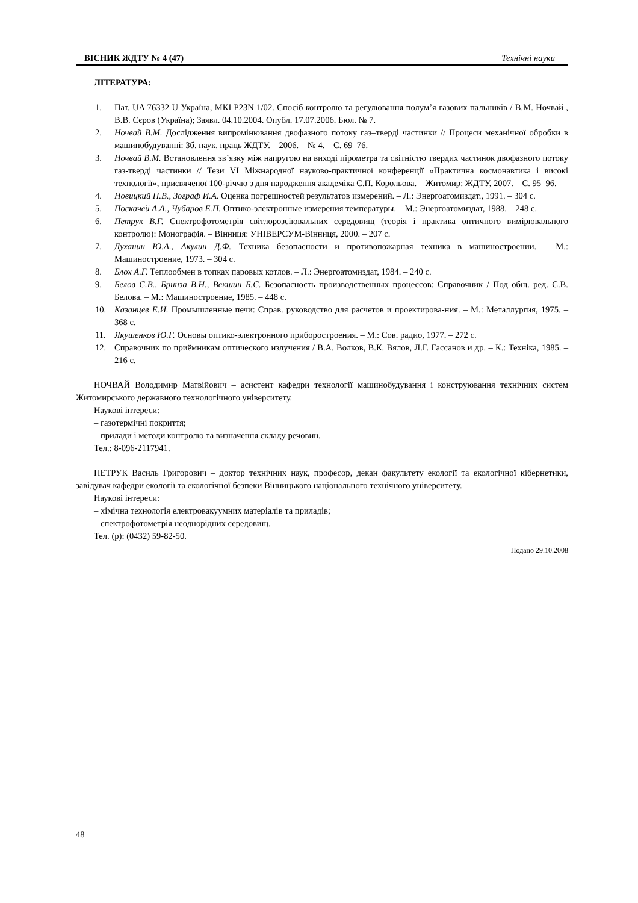ВІСНИК ЖДТУ № 4 (47) Технічні науки
ЛІТЕРАТУРА:
1. Пат. UA 76332 U Україна, МКІ P23N 1/02. Спосіб контролю та регулювання полум’я газових пальників / В.М. Ночвай , В.В. Сєров (Україна); Заявл. 04.10.2004. Опубл. 17.07.2006. Бюл. № 7.
2. Ночвай В.М. Дослідження випромінювання двофазного потоку газ–тверді частинки // Процеси механічної обробки в машинобудуванні: Зб. наук. праць ЖДТУ. – 2006. – № 4. – С. 69–76.
3. Ночвай В.М. Встановлення зв’язку між напругою на виході пірометра та світністю твердих частинок двофазного потоку газ-тверді частинки // Тези VI Міжнародної науково-практичної конференції «Практична космонавтика і високі технології», присвяченої 100-річчю з дня народження академіка С.П. Корольова. – Житомир: ЖДТУ, 2007. – С. 95–96.
4. Новицкий П.В., Зограф И.А. Оценка погрешностей результатов измерений. – Л.: Энергоатомиздат., 1991. – 304 с.
5. Поскачей А.А., Чубаров Е.П. Оптико-электронные измерения температуры. – М.: Энергоатомиздат, 1988. – 248 с.
6. Петрук В.Г. Спектрофотометрія світлорозсіювальних середовищ (теорія і практика оптичного вимірювального контролю): Монографія. – Вінниця: УНІВЕРСУМ-Вінниця, 2000. – 207 с.
7. Духанин Ю.А., Акулин Д.Ф. Техника безопасности и противопожарная техника в машиностроении. – М.: Машиностроение, 1973. – 304 с.
8. Блох А.Г. Теплообмен в топках паровых котлов. – Л.: Энергоатомиздат, 1984. – 240 с.
9. Белов С.В., Бринза В.Н., Векшин Б.С. Безопасность производственных процессов: Справочник / Под общ. ред. С.В. Белова. – М.: Машиностроение, 1985. – 448 с.
10. Казанцев Е.И. Промышленные печи: Справ. руководство для расчетов и проектирова-ния. – М.: Металлургия, 1975. – 368 с.
11. Якушенков Ю.Г. Основы оптико-электронного приборостроения. – М.: Сов. радио, 1977. – 272 с.
12. Справочник по приёмникам оптического излучения / В.А. Волков, В.К. Вялов, Л.Г. Гассанов и др. – К.: Техніка, 1985. – 216 с.
НОЧВАЙ Володимир Матвійович – асистент кафедри технології машинобудування і конструювання технічних систем Житомирського державного технологічного університету.
Наукові інтереси:
– газотермічні покриття;
– прилади і методи контролю та визначення складу речовин.
Тел.: 8-096-2117941.
ПЕТРУК Василь Григорович – доктор технічних наук, професор, декан факультету екології та екологічної кібернетики, завідувач кафедри екології та екологічної безпеки Вінницького національного технічного університету.
Наукові інтереси:
– хімічна технологія електровакуумних матеріалів та приладів;
– спектрофотометрія неоднорідних середовищ.
Тел. (р): (0432) 59-82-50.
Подано 29.10.2008
48